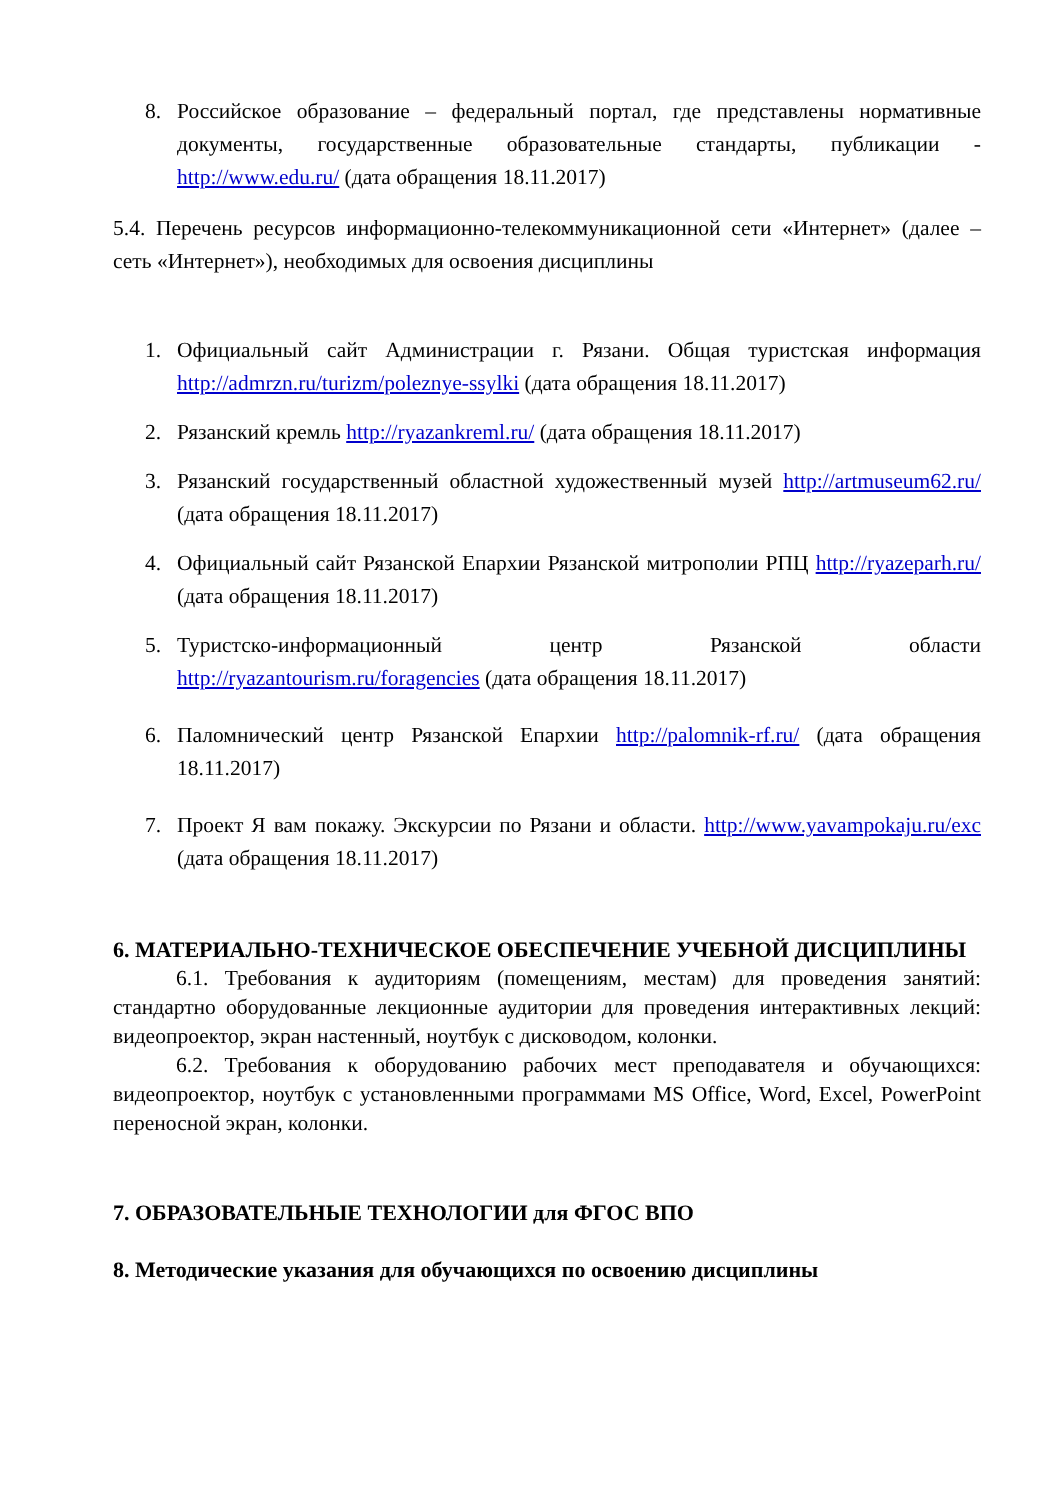8. Российское образование – федеральный портал, где представлены нормативные документы, государственные образовательные стандарты, публикации - http://www.edu.ru/ (дата обращения 18.11.2017)
5.4. Перечень ресурсов информационно-телекоммуникационной сети «Интернет» (далее – сеть «Интернет»), необходимых для освоения дисциплины
1. Официальный сайт Администрации г. Рязани. Общая туристская информация http://admrzn.ru/turizm/poleznye-ssylki (дата обращения 18.11.2017)
2. Рязанский кремль http://ryazankreml.ru/ (дата обращения 18.11.2017)
3. Рязанский государственный областной художественный музей http://artmuseum62.ru/ (дата обращения 18.11.2017)
4. Официальный сайт Рязанской Епархии Рязанской митрополии РПЦ http://ryazeparh.ru/ (дата обращения 18.11.2017)
5. Туристско-информационный центр Рязанской области http://ryazantourism.ru/foragencies (дата обращения 18.11.2017)
6. Паломнический центр Рязанской Епархии http://palomnik-rf.ru/ (дата обращения 18.11.2017)
7. Проект Я вам покажу. Экскурсии по Рязани и области. http://www.yavampokaju.ru/exc (дата обращения 18.11.2017)
6. МАТЕРИАЛЬНО-ТЕХНИЧЕСКОЕ ОБЕСПЕЧЕНИЕ УЧЕБНОЙ ДИСЦИПЛИНЫ
6.1. Требования к аудиториям (помещениям, местам) для проведения занятий: стандартно оборудованные лекционные аудитории для проведения интерактивных лекций: видеопроектор, экран настенный, ноутбук с дисководом, колонки.
6.2. Требования к оборудованию рабочих мест преподавателя и обучающихся: видеопроектор, ноутбук с установленными программами MS Office, Word, Excel, PowerPoint переносной экран, колонки.
7. ОБРАЗОВАТЕЛЬНЫЕ ТЕХНОЛОГИИ для ФГОС ВПО
8. Методические указания для обучающихся по освоению дисциплины